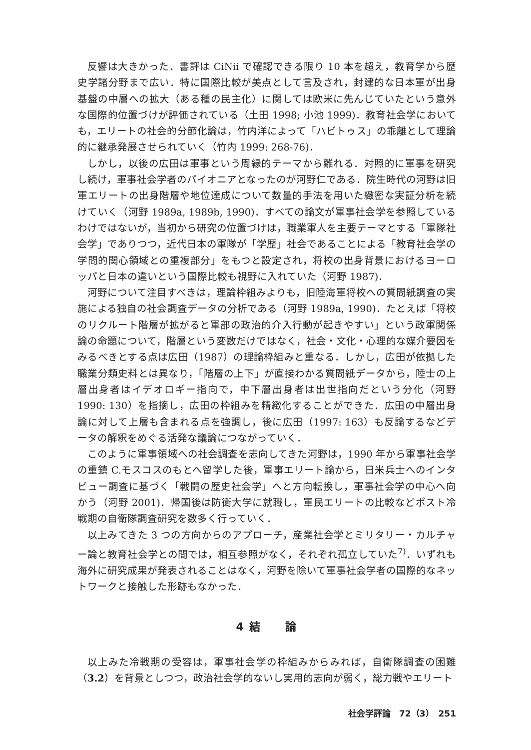反響は大きかった．書評は CiNii で確認できる限り 10 本を超え，教育学から歴史学諸分野まで広い．特に国際比較が美点として言及され，封建的な日本軍が出身基盤の中層への拡大（ある種の民主化）に関しては欧米に先んじていたという意外な国際的位置づけが評価されている（土田 1998; 小池 1999)．教育社会学においても，エリートの社会的分節化論は，竹内洋によって「ハビトゥス」の乖離として理論的に継承発展させられていく（竹内 1999: 268-76)．
しかし，以後の広田は軍事という周縁的テーマから離れる．対照的に軍事を研究し続け，軍事社会学者のパイオニアとなったのが河野仁である．院生時代の河野は旧軍エリートの出身階層や地位達成について数量的手法を用いた緻密な実証分析を続けていく（河野 1989a, 1989b, 1990)．すべての論文が軍事社会学を参照しているわけではないが，当初から研究の位置づけは，職業軍人を主要テーマとする「軍隊社会学」でありつつ，近代日本の軍隊が「学歴」社会であることによる「教育社会学の学問的関心領域との重複部分」をもつと設定され，将校の出身背景におけるヨーロッパと日本の違いという国際比較も視野に入れていた（河野 1987)．
河野について注目すべきは，理論枠組みよりも，旧陸海軍将校への質問紙調査の実施による独自の社会調査データの分析である（河野 1989a, 1990)．たとえば「将校のリクルート階層が拡がると軍部の政治的介入行動が起きやすい」という政軍関係論の命題について，階層という変数だけではなく，社会・文化・心理的な媒介要因をみるべきとする点は広田（1987）の理論枠組みと重なる．しかし，広田が依拠した職業分類史料とは異なり，「階層の上下」が直接わかる質問紙データから，陸士の上層出身者はイデオロギー指向で，中下層出身者は出世指向だという分化（河野 1990: 130）を指摘し，広田の枠組みを精緻化することができた．広田の中層出身論に対して上層も含まれる点を強調し，後に広田（1997: 163）も反論するなどデータの解釈をめぐる活発な議論につながっていく．
このように軍事領域への社会調査を志向してきた河野は，1990 年から軍事社会学の重鎮 C.モスコスのもとへ留学した後，軍事エリート論から，日米兵士へのインタビュー調査に基づく「戦闘の歴史社会学」へと方向転換し，軍事社会学の中心へ向かう（河野 2001)．帰国後は防衛大学に就職し，軍民エリートの比較などポスト冷戦期の自衛隊調査研究を数多く行っていく．
以上みてきた 3 つの方向からのアプローチ，産業社会学とミリタリー・カルチャー論と教育社会学との間では，相互参照がなく，それぞれ孤立していた<sup>7)</sup>．いずれも海外に研究成果が発表されることはなく，河野を除いて軍事社会学者の国際的なネットワークと接触した形跡もなかった．
4 結　　論
以上みた冷戦期の受容は，軍事社会学の枠組みからみれば，自衛隊調査の困難（3.2）を背景としつつ，政治社会学的ないし実用的志向が弱く，総力戦やエリート
社会学評論　72（3）　251